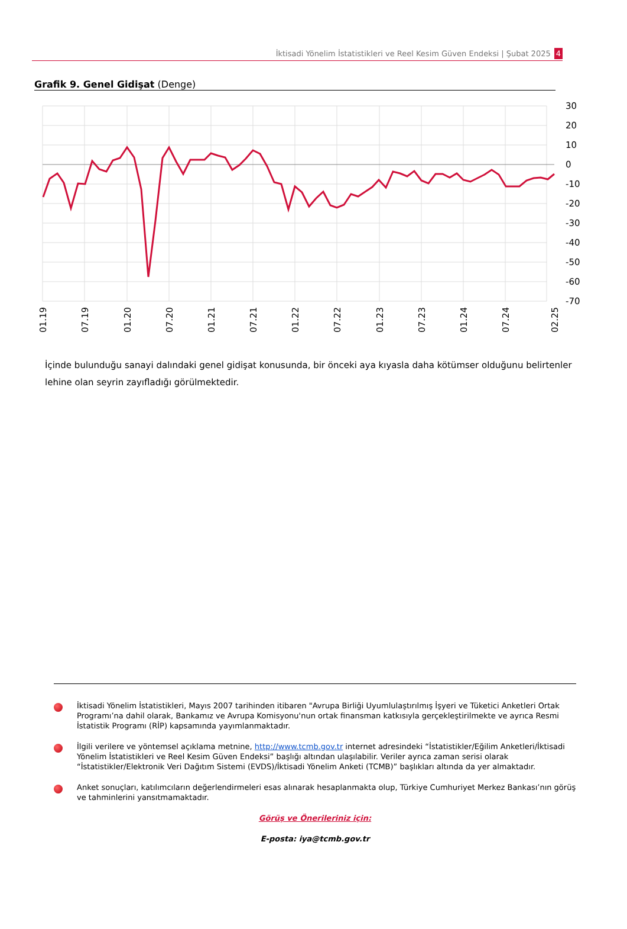İktisadi Yönelim İstatistikleri ve Reel Kesim Güven Endeksi | Şubat 2025 4
Grafik 9. Genel Gidişat (Denge)
30
20
10
0
-10
-20
-30
-40
-50
-60
-70
01.19
07.19
01.20
07.20
01.21
07.21
01.22
07.22
01.23
07.23
01.24
07.24
02.25
İçinde bulunduğu sanayi dalındaki genel gidişat konusunda, bir önceki aya kıyasla daha kötümser olduğunu belirtenler lehine olan seyrin zayıfladığı görülmektedir.
İktisadi Yönelim İstatistikleri, Mayıs 2007 tarihinden itibaren "Avrupa Birliği Uyumlulaştırılmış İşyeri ve Tüketici Anketleri Ortak Programı’na dahil olarak, Bankamız ve Avrupa Komisyonu'nun ortak finansman katkısıyla gerçekleştirilmekte ve ayrıca Resmi İstatistik Programı (RİP) kapsamında yayımlanmaktadır.
İlgili verilere ve yöntemsel açıklama metnine, http://www.tcmb.gov.tr internet adresindeki “İstatistikler/Eğilim Anketleri/İktisadi Yönelim İstatistikleri ve Reel Kesim Güven Endeksi” başlığı altından ulaşılabilir. Veriler ayrıca zaman serisi olarak “İstatistikler/Elektronik Veri Dağıtım Sistemi (EVDS)/İktisadi Yönelim Anketi (TCMB)” başlıkları altında da yer almaktadır.
Anket sonuçları, katılımcıların değerlendirmeleri esas alınarak hesaplanmakta olup, Türkiye Cumhuriyet Merkez Bankası’nın görüş ve tahminlerini yansıtmamaktadır.
Görüş ve Önerileriniz için:
E-posta: iya@tcmb.gov.tr